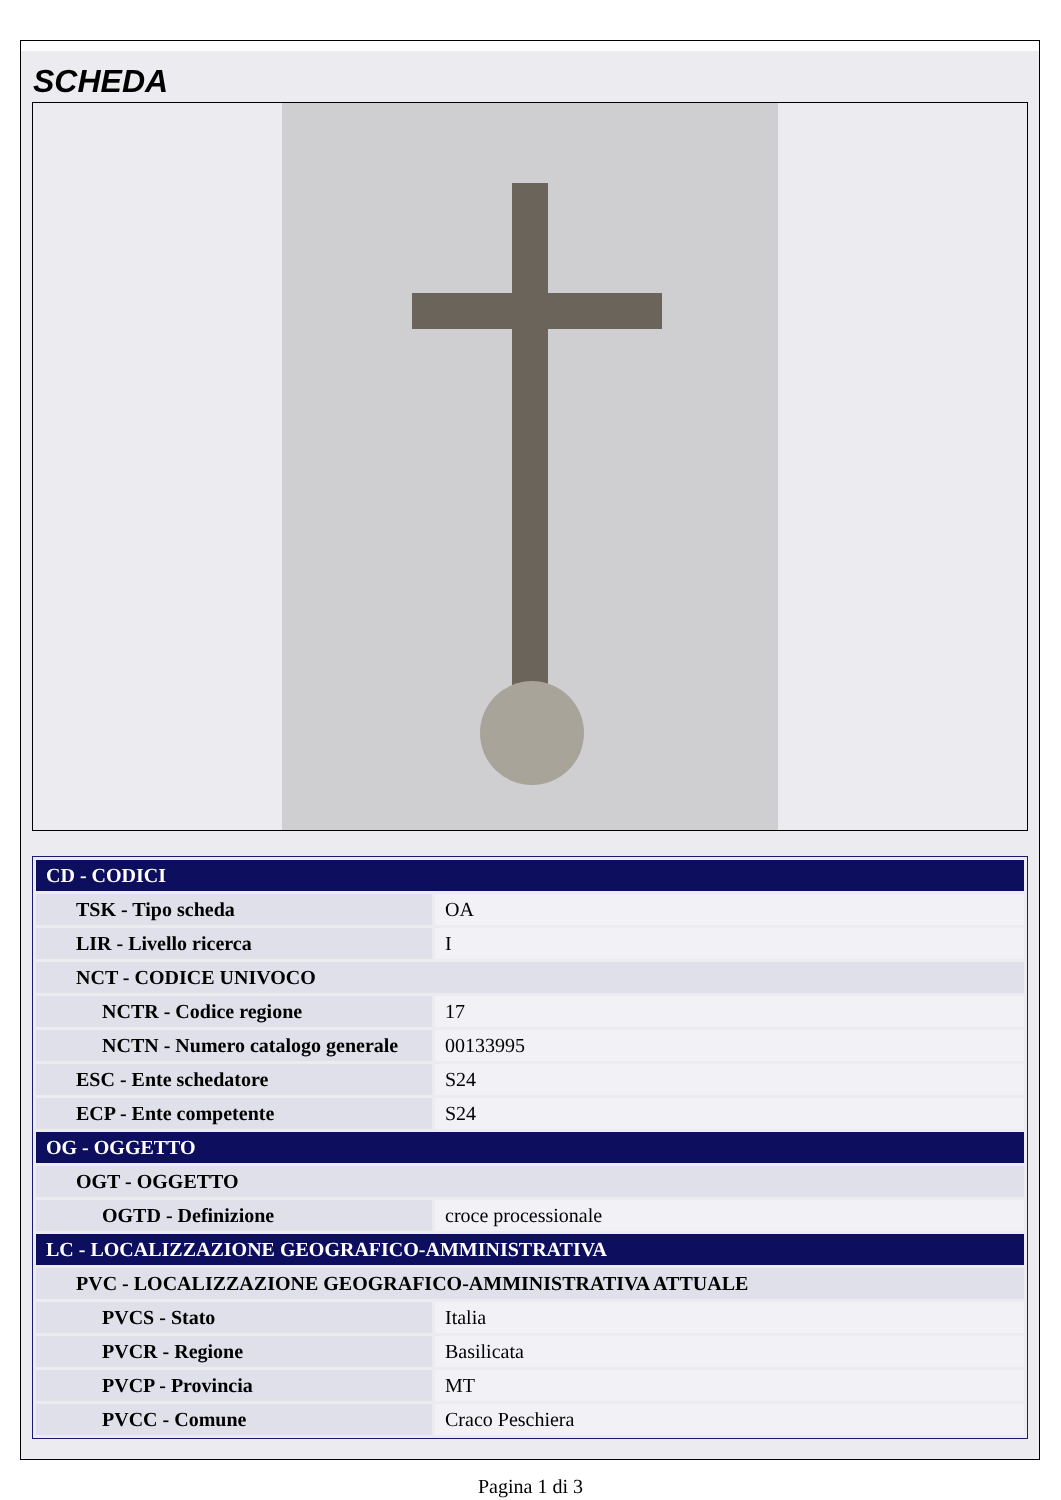SCHEDA
| CD - CODICI | |
| TSK - Tipo scheda | OA |
| LIR - Livello ricerca | I |
| NCT - CODICE UNIVOCO | |
| NCTR - Codice regione | 17 |
| NCTN - Numero catalogo generale | 00133995 |
| ESC - Ente schedatore | S24 |
| ECP - Ente competente | S24 |
| OG - OGGETTO | |
| OGT - OGGETTO | |
| OGTD - Definizione | croce processionale |
| LC - LOCALIZZAZIONE GEOGRAFICO-AMMINISTRATIVA | |
| PVC - LOCALIZZAZIONE GEOGRAFICO-AMMINISTRATIVA ATTUALE | |
| PVCS - Stato | Italia |
| PVCR - Regione | Basilicata |
| PVCP - Provincia | MT |
| PVCC - Comune | Craco Peschiera |
Pagina 1 di 3